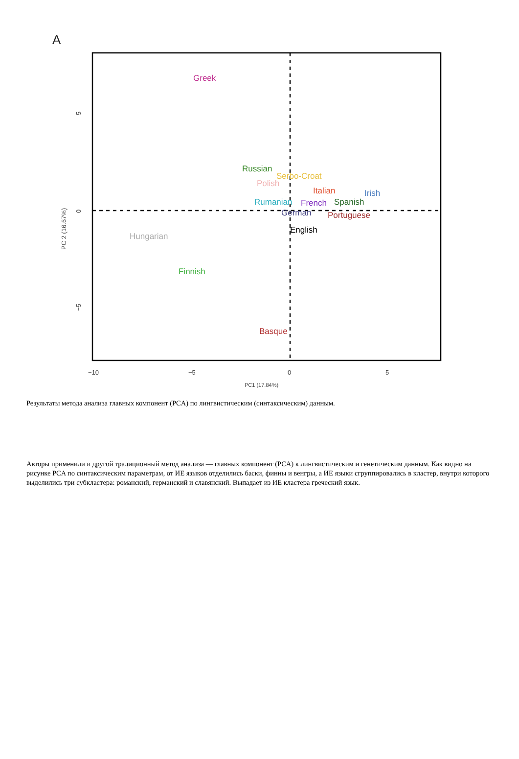A
5
0
−5
PC 2 (16.67%)
−10
−5
0
5
PC1 (17.84%)
Greek
Russian
Serbo-Croat
Polish
Italian
Irish
Rumanian
French
Spanish
German
Portuguese
English
Hungarian
Finnish
Basque
Результаты метода анализа главных компонент (PCA) по лингвистическим (синтаксическим) данным.
Авторы применили и другой традиционный метод анализа — главных компонент (PCA) к лингвистическим и генетическим данным. Как видно на рисунке PCA по синтаксическим параметрам, от ИЕ языков отделились баски, финны и венгры, а ИЕ языки сгруппировались в кластер, внутри которого выделились три субкластера: романский, германский и славянский. Выпадает из ИЕ кластера греческий язык.